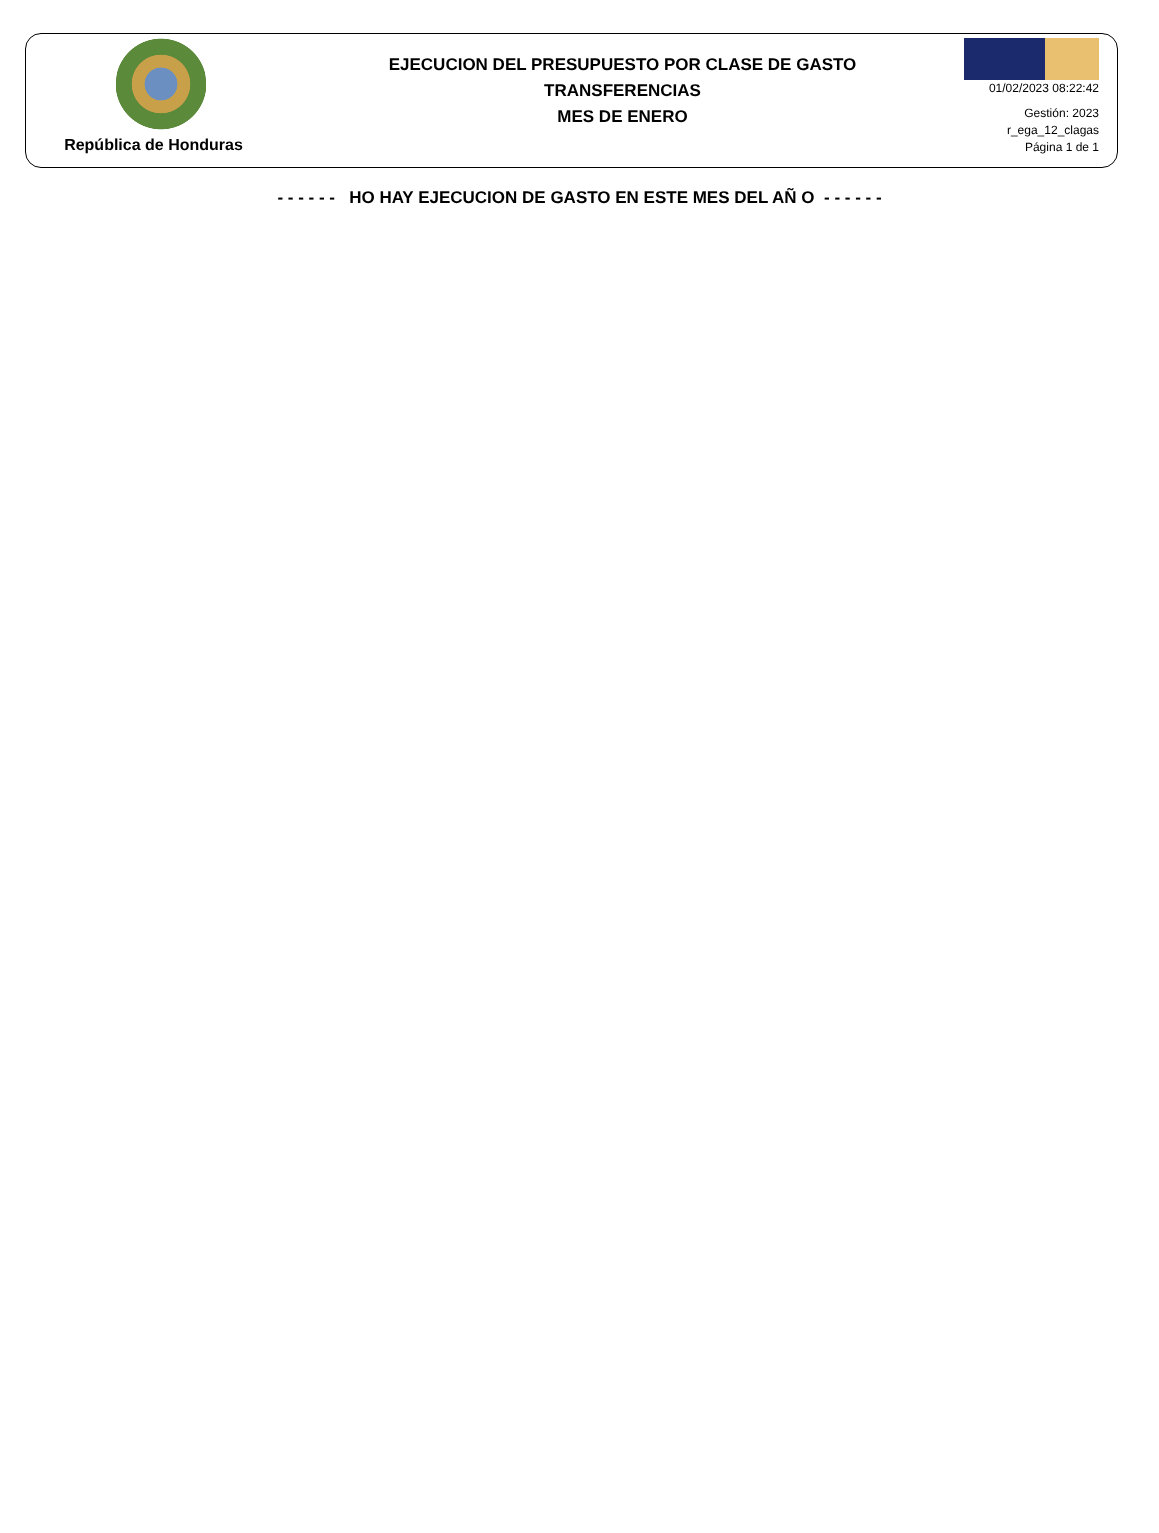República de Honduras
EJECUCION DEL PRESUPUESTO POR CLASE DE GASTO
TRANSFERENCIAS
MES DE ENERO
01/02/2023 08:22:42
Gestión: 2023
r_ega_12_clagas
Página 1 de 1
- - - - - - HO HAY EJECUCION DE GASTO EN ESTE MES DEL AÑ O - - - - - -